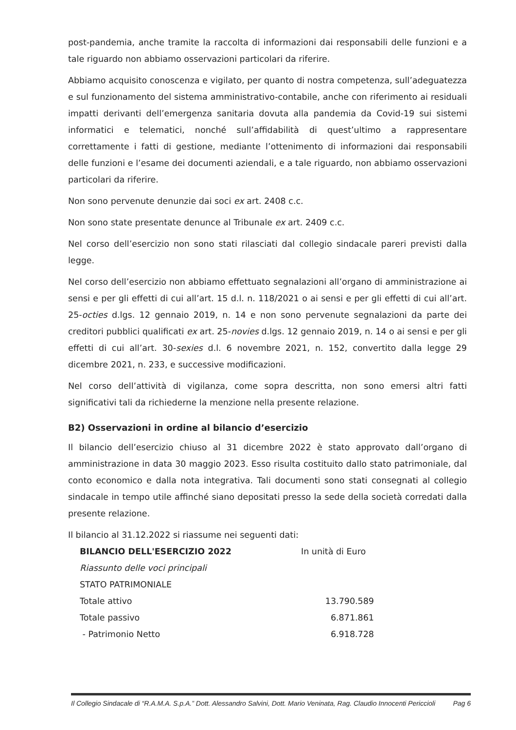post-pandemia, anche tramite la raccolta di informazioni dai responsabili delle funzioni e a tale riguardo non abbiamo osservazioni particolari da riferire.
Abbiamo acquisito conoscenza e vigilato, per quanto di nostra competenza, sull’adeguatezza e sul funzionamento del sistema amministrativo-contabile, anche con riferimento ai residuali impatti derivanti dell’emergenza sanitaria dovuta alla pandemia da Covid-19 sui sistemi informatici e telematici, nonché sull’affidabilità di quest’ultimo a rappresentare correttamente i fatti di gestione, mediante l’ottenimento di informazioni dai responsabili delle funzioni e l’esame dei documenti aziendali, e a tale riguardo, non abbiamo osservazioni particolari da riferire.
Non sono pervenute denunzie dai soci ex art. 2408 c.c.
Non sono state presentate denunce al Tribunale ex art. 2409 c.c.
Nel corso dell’esercizio non sono stati rilasciati dal collegio sindacale pareri previsti dalla legge.
Nel corso dell’esercizio non abbiamo effettuato segnalazioni all’organo di amministrazione ai sensi e per gli effetti di cui all’art. 15 d.l. n. 118/2021 o ai sensi e per gli effetti di cui all’art. 25-octies d.lgs. 12 gennaio 2019, n. 14 e non sono pervenute segnalazioni da parte dei creditori pubblici qualificati ex art. 25-novies d.lgs. 12 gennaio 2019, n. 14 o ai sensi e per gli effetti di cui all’art. 30-sexies d.l. 6 novembre 2021, n. 152, convertito dalla legge 29 dicembre 2021, n. 233, e successive modificazioni.
Nel corso dell’attività di vigilanza, come sopra descritta, non sono emersi altri fatti significativi tali da richiederne la menzione nella presente relazione.
B2) Osservazioni in ordine al bilancio d’esercizio
Il bilancio dell’esercizio chiuso al 31 dicembre 2022 è stato approvato dall’organo di amministrazione in data 30 maggio 2023. Esso risulta costituito dallo stato patrimoniale, dal conto economico e dalla nota integrativa. Tali documenti sono stati consegnati al collegio sindacale in tempo utile affinché siano depositati presso la sede della società corredati dalla presente relazione.
Il bilancio al 31.12.2022 si riassume nei seguenti dati:
| BILANCIO DELL'ESERCIZIO 2022 | In unità di Euro |
| Riassunto delle voci principali | |
| STATO PATRIMONIALE | |
| Totale attivo | 13.790.589 |
| Totale passivo | 6.871.861 |
| - Patrimonio Netto | 6.918.728 |
Il Collegio Sindacale di “R.A.M.A. S.p.A.” Dott. Alessandro Salvini, Dott. Mario Veninata, Rag. Claudio Innocenti Periccioli Pag 6